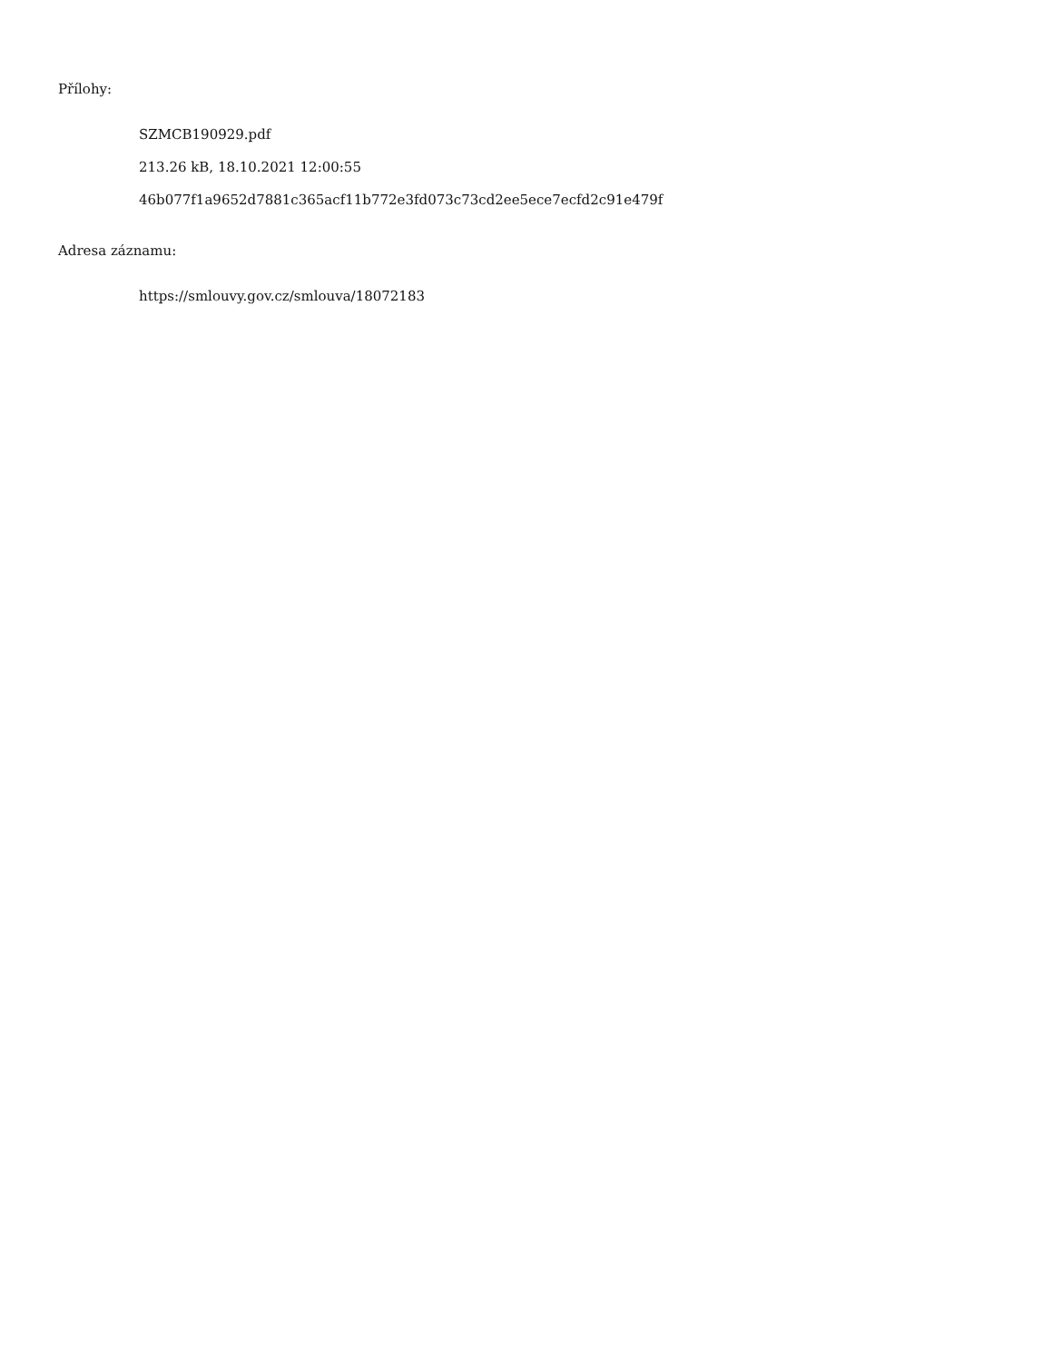Přílohy:
SZMCB190929.pdf
213.26 kB, 18.10.2021 12:00:55
46b077f1a9652d7881c365acf11b772e3fd073c73cd2ee5ece7ecfd2c91e479f
Adresa záznamu:
https://smlouvy.gov.cz/smlouva/18072183